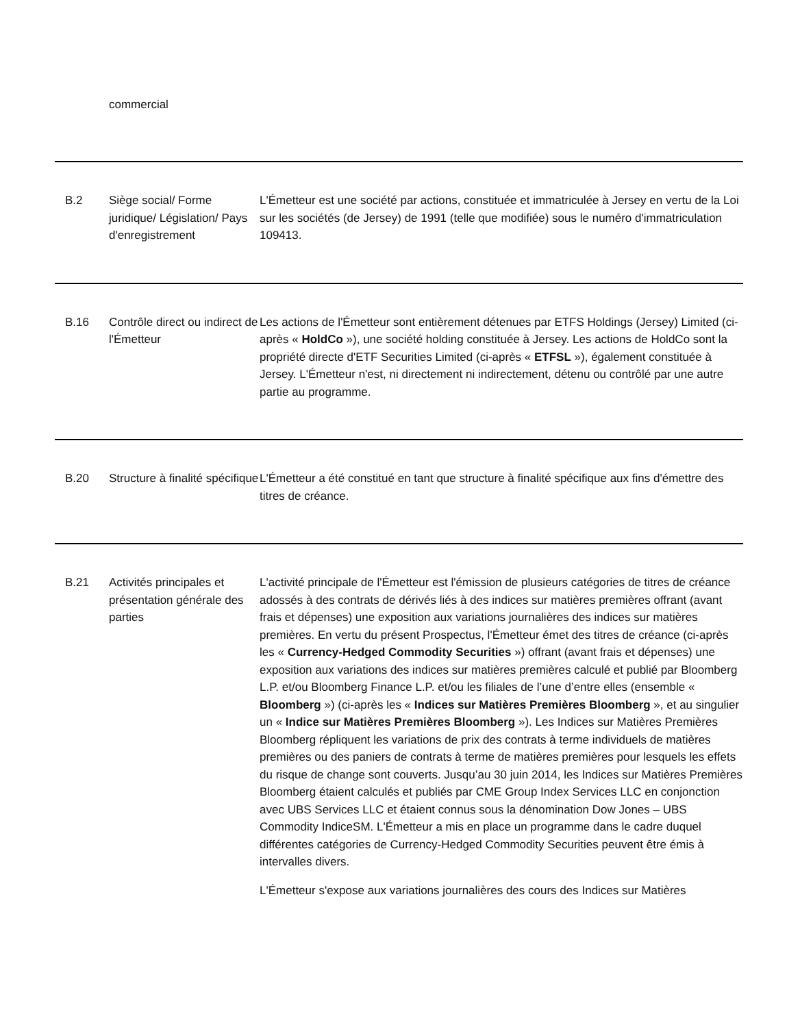commercial
| B.2 | Siège social/ Forme juridique/ Législation/ Pays d'enregistrement | L'Émetteur est une société par actions, constituée et immatriculée à Jersey en vertu de la Loi sur les sociétés (de Jersey) de 1991 (telle que modifiée) sous le numéro d'immatriculation 109413. |
| B.16 | Contrôle direct ou indirect de l'Émetteur | Les actions de l'Émetteur sont entièrement détenues par ETFS Holdings (Jersey) Limited (ci-après « HoldCo »), une société holding constituée à Jersey. Les actions de HoldCo sont la propriété directe d'ETF Securities Limited (ci-après « ETFSL »), également constituée à Jersey. L'Émetteur n'est, ni directement ni indirectement, détenu ou contrôlé par une autre partie au programme. |
| B.20 | Structure à finalité spécifique | L'Émetteur a été constitué en tant que structure à finalité spécifique aux fins d'émettre des titres de créance. |
| B.21 | Activités principales et présentation générale des parties | L'activité principale de l'Émetteur est l'émission de plusieurs catégories de titres de créance adossés à des contrats de dérivés liés à des indices sur matières premières offrant (avant frais et dépenses) une exposition aux variations journalières des indices sur matières premières. En vertu du présent Prospectus, l'Émetteur émet des titres de créance (ci-après les « Currency-Hedged Commodity Securities ») offrant (avant frais et dépenses) une exposition aux variations des indices sur matières premières calculé et publié par Bloomberg L.P. et/ou Bloomberg Finance L.P. et/ou les filiales de l’une d’entre elles (ensemble « Bloomberg ») (ci-après les « Indices sur Matières Premières Bloomberg », et au singulier un « Indice sur Matières Premières Bloomberg »). Les Indices sur Matières Premières Bloomberg répliquent les variations de prix des contrats à terme individuels de matières premières ou des paniers de contrats à terme de matières premières pour lesquels les effets du risque de change sont couverts. Jusqu’au 30 juin 2014, les Indices sur Matières Premières Bloomberg étaient calculés et publiés par CME Group Index Services LLC en conjonction avec UBS Services LLC et étaient connus sous la dénomination Dow Jones – UBS Commodity IndiceSM. L'Émetteur a mis en place un programme dans le cadre duquel différentes catégories de Currency-Hedged Commodity Securities peuvent être émis à intervalles divers. L'Émetteur s'expose aux variations journalières des cours des Indices sur Matières |